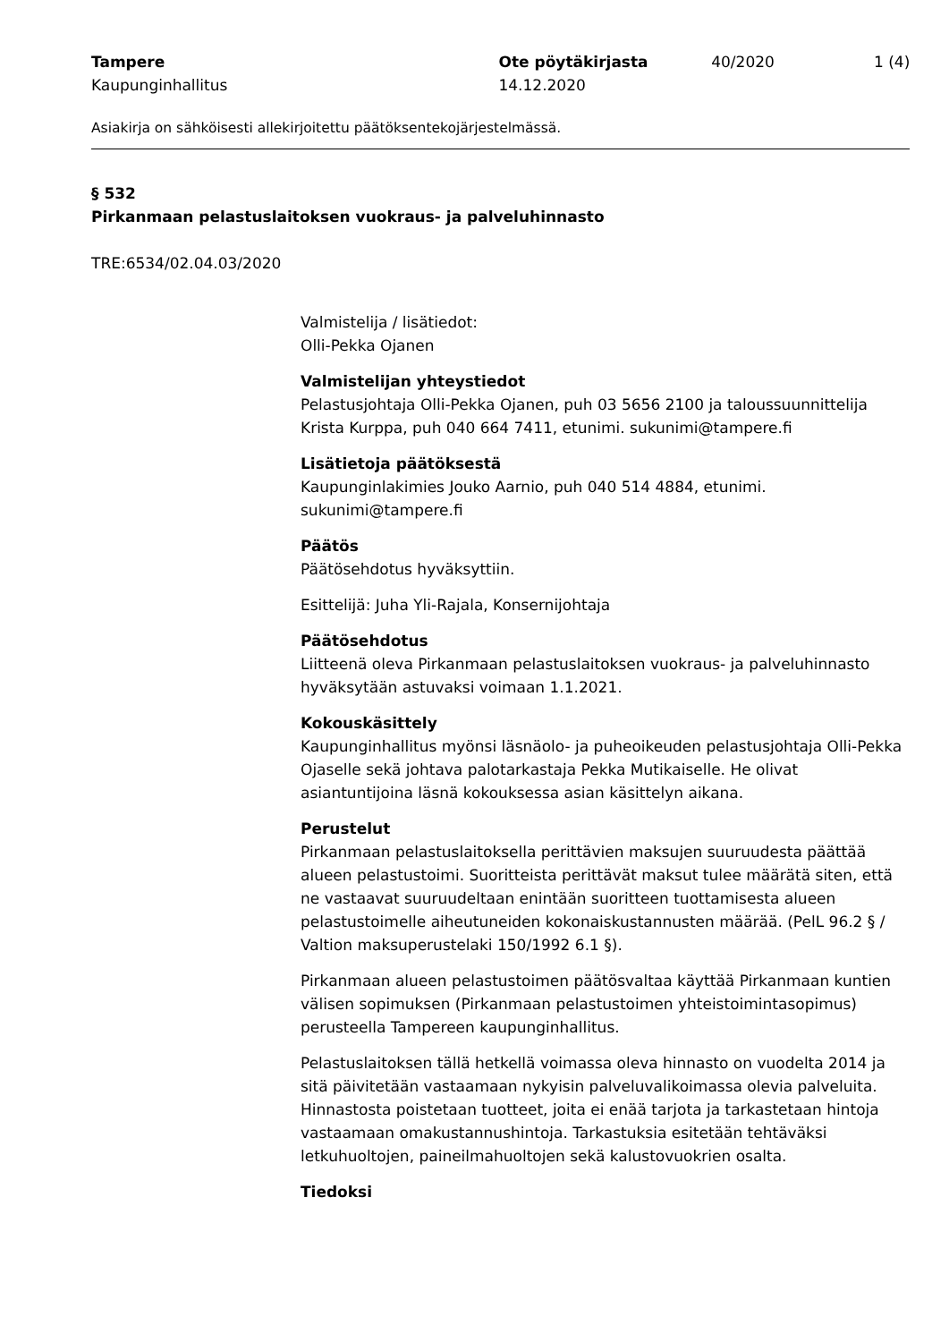Tampere
Kaupunginhallitus
Ote pöytäkirjasta
14.12.2020
40/2020 1 (4)
Asiakirja on sähköisesti allekirjoitettu päätöksentekojärjestelmässä.
§ 532
Pirkanmaan pelastuslaitoksen vuokraus- ja palveluhinnasto
TRE:6534/02.04.03/2020
Valmistelija / lisätiedot:
Olli-Pekka Ojanen
Valmistelijan yhteystiedot
Pelastusjohtaja Olli-Pekka Ojanen, puh 03 5656 2100 ja taloussuunnittelija Krista Kurppa, puh 040 664 7411, etunimi. sukunimi@tampere.fi
Lisätietoja päätöksestä
Kaupunginlakimies Jouko Aarnio, puh 040 514 4884, etunimi. sukunimi@tampere.fi
Päätös
Päätösehdotus hyväksyttiin.
Esittelijä: Juha Yli-Rajala, Konsernijohtaja
Päätösehdotus
Liitteenä oleva Pirkanmaan pelastuslaitoksen vuokraus- ja palveluhinnasto hyväksytään astuvaksi voimaan 1.1.2021.
Kokouskäsittely
Kaupunginhallitus myönsi läsnäolo- ja puheoikeuden pelastusjohtaja Olli-Pekka Ojaselle sekä johtava palotarkastaja Pekka Mutikaiselle. He olivat asiantuntijoina läsnä kokouksessa asian käsittelyn aikana.
Perustelut
Pirkanmaan pelastuslaitoksella perittävien maksujen suuruudesta päättää alueen pelastustoimi. Suoritteista perittävät maksut tulee määrätä siten, että ne vastaavat suuruudeltaan enintään suoritteen tuottamisesta alueen pelastustoimelle aiheutuneiden kokonaiskustannusten määrää. (PelL 96.2 § / Valtion maksuperustelaki 150/1992 6.1 §).
Pirkanmaan alueen pelastustoimen päätösvaltaa käyttää Pirkanmaan kuntien välisen sopimuksen (Pirkanmaan pelastustoimen yhteistoimintasopimus) perusteella Tampereen kaupunginhallitus.
Pelastuslaitoksen tällä hetkellä voimassa oleva hinnasto on vuodelta 2014 ja sitä päivitetään vastaamaan nykyisin palveluvalikoimassa olevia palveluita. Hinnastosta poistetaan tuotteet, joita ei enää tarjota ja tarkastetaan hintoja vastaamaan omakustannushintoja. Tarkastuksia esitetään tehtäväksi letkuhuoltojen, paineilmahuoltojen sekä kalustovuokrien osalta.
Tiedoksi